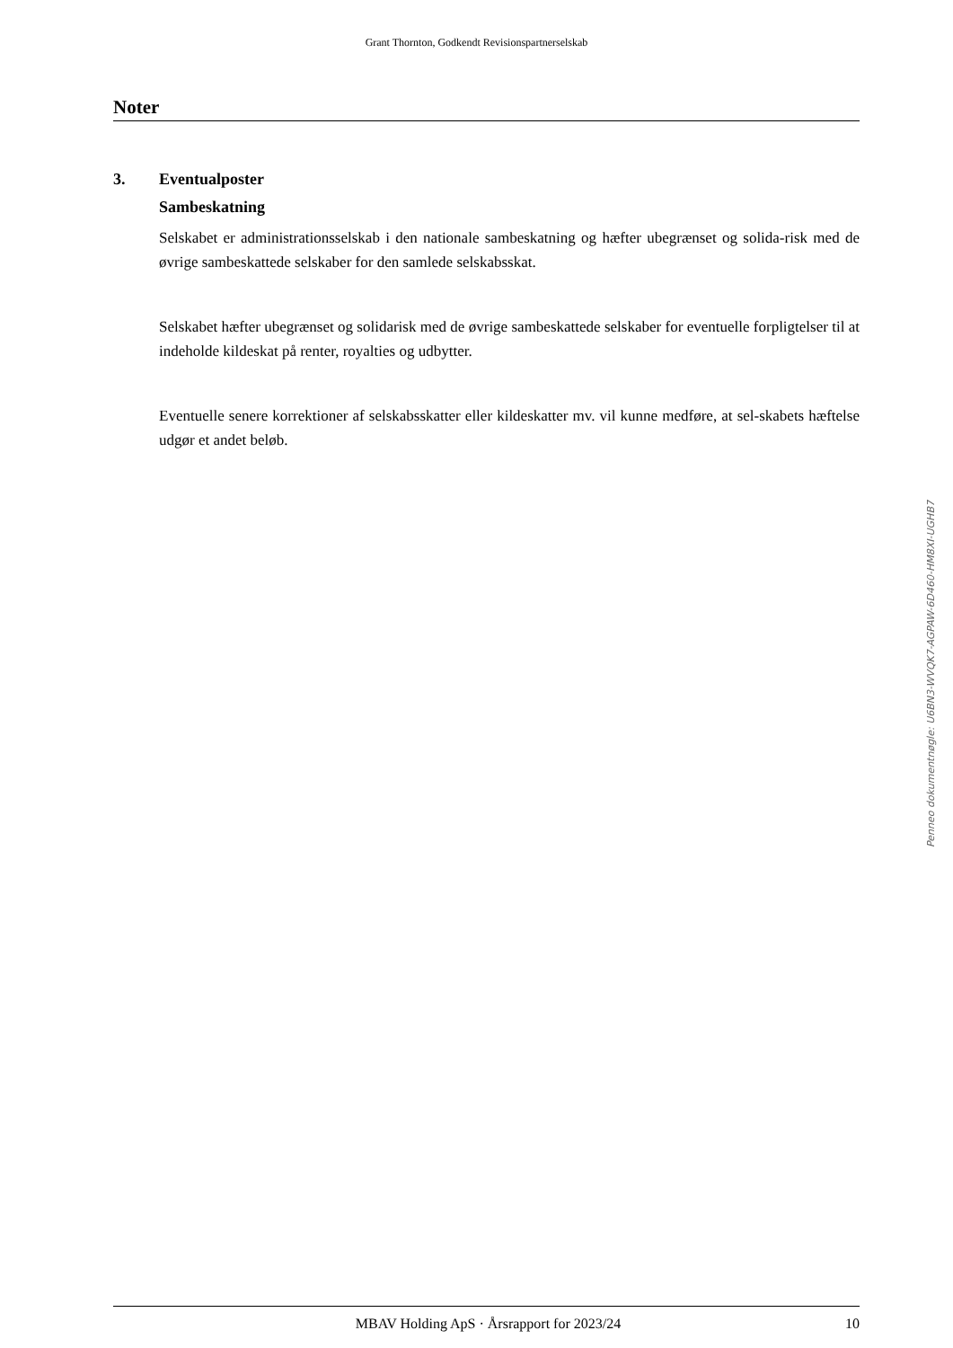Grant Thornton, Godkendt Revisionspartnerselskab
Noter
3. Eventualposter
Sambeskatning
Selskabet er administrationsselskab i den nationale sambeskatning og hæfter ubegrænset og solida-risk med de øvrige sambeskattede selskaber for den samlede selskabsskat.
Selskabet hæfter ubegrænset og solidarisk med de øvrige sambeskattede selskaber for eventuelle forpligtelser til at indeholde kildeskat på renter, royalties og udbytter.
Eventuelle senere korrektioner af selskabsskatter eller kildeskatter mv. vil kunne medføre, at sel-skabets hæftelse udgør et andet beløb.
Penneo dokumentnøgle: U6BN3-WVQK7-AGPAW-6D460-HM8XI-UGHB7
MBAV Holding ApS · Årsrapport for 2023/24 10